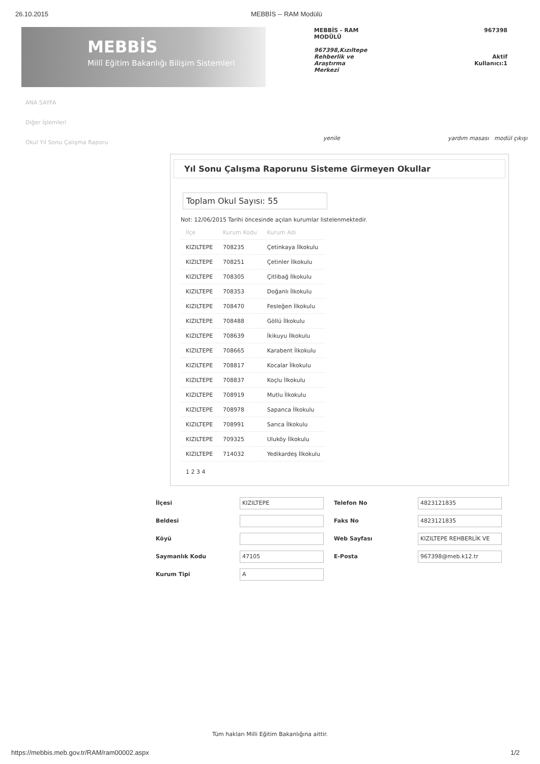26.10.2015 MEBBİS -- RAM Modülü
MEBBİS
Millî Eğitim Bakanlığı Bilişim Sistemleri
MEBBİS - RAM
MODÜLÜ
967398,Kızıltepe
Rehberlik ve
Araştırma
Merkezi
967398
Aktif
Kullanıcı:1
ANA SAYFA
Diğer İşlemleri
Okul Yıl Sonu Çalışma Raporu
yenile yardım masası modül çıkışı
Yıl Sonu Çalışma Raporunu Sisteme Girmeyen Okullar
Toplam Okul Sayısı: 55
Not: 12/06/2015 Tarihi öncesinde açılan kurumlar listelenmektedir.
| İlçe | Kurum Kodu | Kurum Adı |
| --- | --- | --- |
| KIZILTEPE | 708235 | Çetinkaya İlkokulu |
| KIZILTEPE | 708251 | Çetinler İlkokulu |
| KIZILTEPE | 708305 | Çitlibağ İlkokulu |
| KIZILTEPE | 708353 | Doğanlı İlkokulu |
| KIZILTEPE | 708470 | Fesleğen İlkokulu |
| KIZILTEPE | 708488 | Göllü İlkokulu |
| KIZILTEPE | 708639 | İkikuyu İlkokulu |
| KIZILTEPE | 708665 | Karabent İlkokulu |
| KIZILTEPE | 708817 | Kocalar İlkokulu |
| KIZILTEPE | 708837 | Koçlu İlkokulu |
| KIZILTEPE | 708919 | Mutlu İlkokulu |
| KIZILTEPE | 708978 | Sapanca İlkokulu |
| KIZILTEPE | 708991 | Sarıca İlkokulu |
| KIZILTEPE | 709325 | Uluköy İlkokulu |
| KIZILTEPE | 714032 | Yedikardeş İlkokulu |
1 2 3 4
İlçesi KIZILTEPE Telefon No 4823121835
Beldesi Faks No 4823121835
Köyü Web Sayfası KIZILTEPE REHBERLİK VE
Saymanlık Kodu 47105 E-Posta 967398@meb.k12.tr
Kurum Tipi A
Tüm hakları Milli Eğitim Bakanlığına aittir.
https://mebbis.meb.gov.tr/RAM/ram00002.aspx 1/2